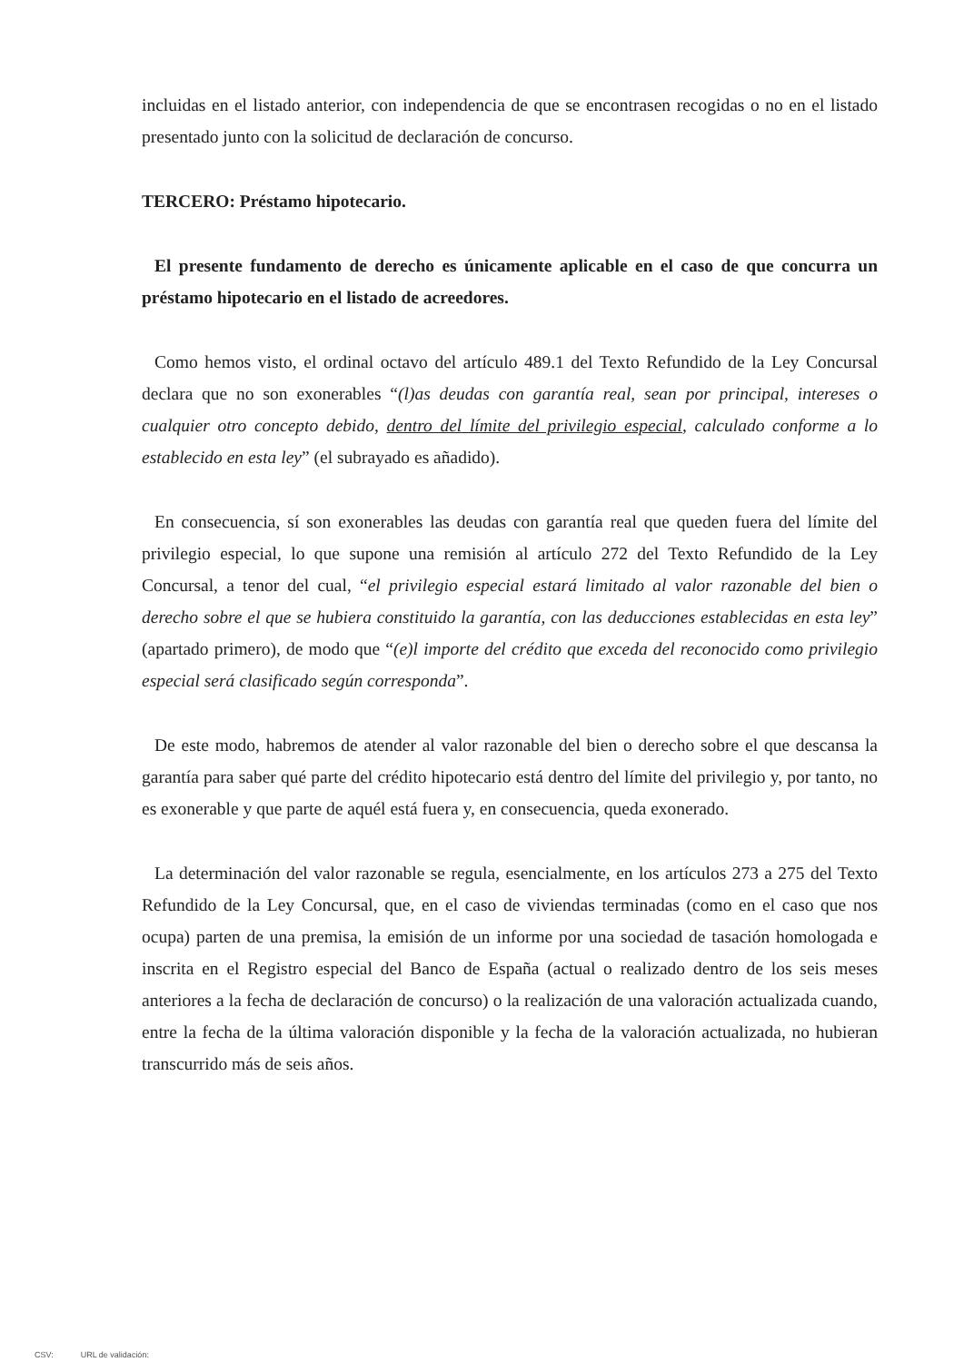incluidas en el listado anterior, con independencia de que se encontrasen recogidas o no en el listado presentado junto con la solicitud de declaración de concurso.
TERCERO: Préstamo hipotecario.
El presente fundamento de derecho es únicamente aplicable en el caso de que concurra un préstamo hipotecario en el listado de acreedores.
Como hemos visto, el ordinal octavo del artículo 489.1 del Texto Refundido de la Ley Concursal declara que no son exonerables “(l)as deudas con garantía real, sean por principal, intereses o cualquier otro concepto debido, dentro del límite del privilegio especial, calculado conforme a lo establecido en esta ley” (el subrayado es añadido).
En consecuencia, sí son exonerables las deudas con garantía real que queden fuera del límite del privilegio especial, lo que supone una remisión al artículo 272 del Texto Refundido de la Ley Concursal, a tenor del cual, “el privilegio especial estará limitado al valor razonable del bien o derecho sobre el que se hubiera constituido la garantía, con las deducciones establecidas en esta ley” (apartado primero), de modo que “(e)l importe del crédito que exceda del reconocido como privilegio especial será clasificado según corresponda”.
De este modo, habremos de atender al valor razonable del bien o derecho sobre el que descansa la garantía para saber qué parte del crédito hipotecario está dentro del límite del privilegio y, por tanto, no es exonerable y que parte de aquél está fuera y, en consecuencia, queda exonerado.
La determinación del valor razonable se regula, esencialmente, en los artículos 273 a 275 del Texto Refundido de la Ley Concursal, que, en el caso de viviendas terminadas (como en el caso que nos ocupa) parten de una premisa, la emisión de un informe por una sociedad de tasación homologada e inscrita en el Registro especial del Banco de España (actual o realizado dentro de los seis meses anteriores a la fecha de declaración de concurso) o la realización de una valoración actualizada cuando, entre la fecha de la última valoración disponible y la fecha de la valoración actualizada, no hubieran transcurrido más de seis años.
CSV: URL de validación: